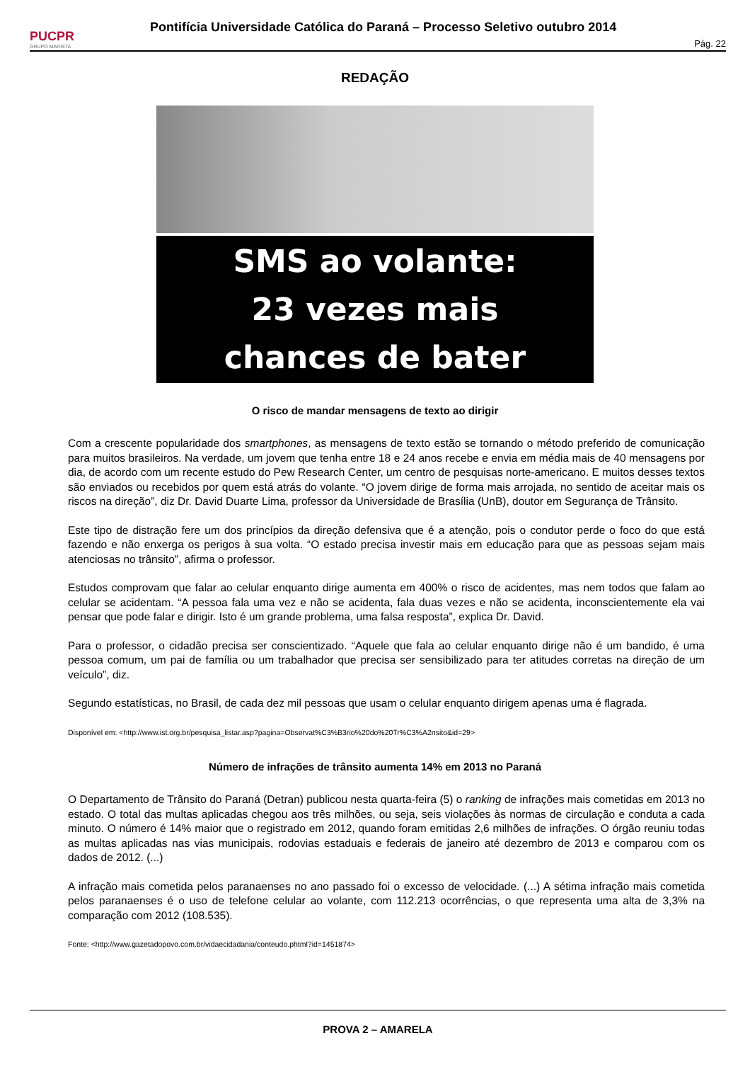PUCPR
GRUPO MARISTA
Pontifícia Universidade Católica do Paraná – Processo Seletivo outubro 2014
Pág. 22
REDAÇÃO
SMS ao volante:
23 vezes mais
chances de bater
O risco de mandar mensagens de texto ao dirigir
Com a crescente popularidade dos smartphones, as mensagens de texto estão se tornando o método preferido de comunicação para muitos brasileiros. Na verdade, um jovem que tenha entre 18 e 24 anos recebe e envia em média mais de 40 mensagens por dia, de acordo com um recente estudo do Pew Research Center, um centro de pesquisas norte-americano. E muitos desses textos são enviados ou recebidos por quem está atrás do volante. “O jovem dirige de forma mais arrojada, no sentido de aceitar mais os riscos na direção”, diz Dr. David Duarte Lima, professor da Universidade de Brasília (UnB), doutor em Segurança de Trânsito.
Este tipo de distração fere um dos princípios da direção defensiva que é a atenção, pois o condutor perde o foco do que está fazendo e não enxerga os perigos à sua volta. “O estado precisa investir mais em educação para que as pessoas sejam mais atenciosas no trânsito”, afirma o professor.
Estudos comprovam que falar ao celular enquanto dirige aumenta em 400% o risco de acidentes, mas nem todos que falam ao celular se acidentam. “A pessoa fala uma vez e não se acidenta, fala duas vezes e não se acidenta, inconscientemente ela vai pensar que pode falar e dirigir. Isto é um grande problema, uma falsa resposta”, explica Dr. David.
Para o professor, o cidadão precisa ser conscientizado. “Aquele que fala ao celular enquanto dirige não é um bandido, é uma pessoa comum, um pai de família ou um trabalhador que precisa ser sensibilizado para ter atitudes corretas na direção de um veículo”, diz.
Segundo estatísticas, no Brasil, de cada dez mil pessoas que usam o celular enquanto dirigem apenas uma é flagrada.
Disponível em: <http://www.ist.org.br/pesquisa_listar.asp?pagina=Observat%C3%B3rio%20do%20Tr%C3%A2nsito&id=29>
Número de infrações de trânsito aumenta 14% em 2013 no Paraná
O Departamento de Trânsito do Paraná (Detran) publicou nesta quarta-feira (5) o ranking de infrações mais cometidas em 2013 no estado. O total das multas aplicadas chegou aos três milhões, ou seja, seis violações às normas de circulação e conduta a cada minuto. O número é 14% maior que o registrado em 2012, quando foram emitidas 2,6 milhões de infrações. O órgão reuniu todas as multas aplicadas nas vias municipais, rodovias estaduais e federais de janeiro até dezembro de 2013 e comparou com os dados de 2012. (...)
A infração mais cometida pelos paranaenses no ano passado foi o excesso de velocidade. (...) A sétima infração mais cometida pelos paranaenses é o uso de telefone celular ao volante, com 112.213 ocorrências, o que representa uma alta de 3,3% na comparação com 2012 (108.535).
Fonte: <http://www.gazetadopovo.com.br/vidaecidadania/conteudo.phtml?id=1451874>
PROVA 2 – AMARELA